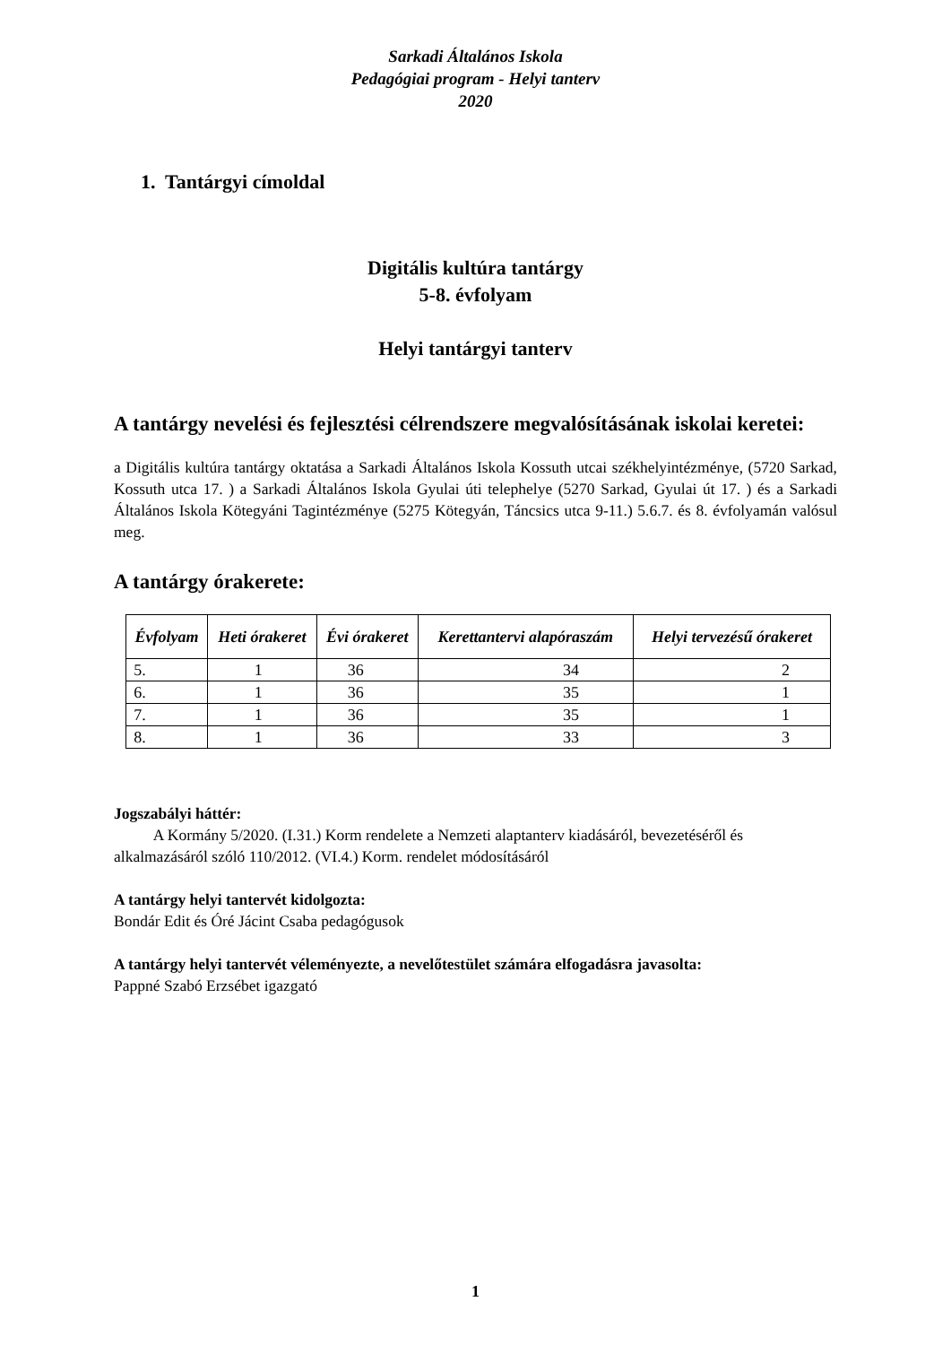Sarkadi Általános Iskola
Pedagógiai program - Helyi tanterv
2020
1. Tantárgyi címoldal
Digitális kultúra tantárgy
5-8. évfolyam
Helyi tantárgyi tanterv
A tantárgy nevelési és fejlesztési célrendszere megvalósításának iskolai keretei:
a Digitális kultúra tantárgy oktatása a Sarkadi Általános Iskola Kossuth utcai székhelyintézménye, (5720 Sarkad, Kossuth utca 17. ) a Sarkadi Általános Iskola Gyulai úti telephelye (5270 Sarkad, Gyulai út 17. ) és a Sarkadi Általános Iskola Kötegyáni Tagintézménye (5275 Kötegyán, Táncsics utca 9-11.) 5.6.7. és 8. évfolyamán valósul meg.
A tantárgy órakerete:
| Évfolyam | Heti órakeret | Évi órakeret | Kerettantervi alapóraszám | Helyi tervezésű órakeret |
| --- | --- | --- | --- | --- |
| 5. | 1 | 36 | 34 | 2 |
| 6. | 1 | 36 | 35 | 1 |
| 7. | 1 | 36 | 35 | 1 |
| 8. | 1 | 36 | 33 | 3 |
Jogszabályi háttér:
A Kormány 5/2020. (I.31.) Korm rendelete a Nemzeti alaptanterv kiadásáról, bevezetéséről és alkalmazásáról szóló 110/2012. (VI.4.) Korm. rendelet módosításáról
A tantárgy helyi tantervét kidolgozta:
Bondár Edit és Óré Jácint Csaba pedagógusok
A tantárgy helyi tantervét véleményezte, a nevelőtestület számára elfogadásra javasolta:
Pappné Szabó Erzsébet igazgató
1